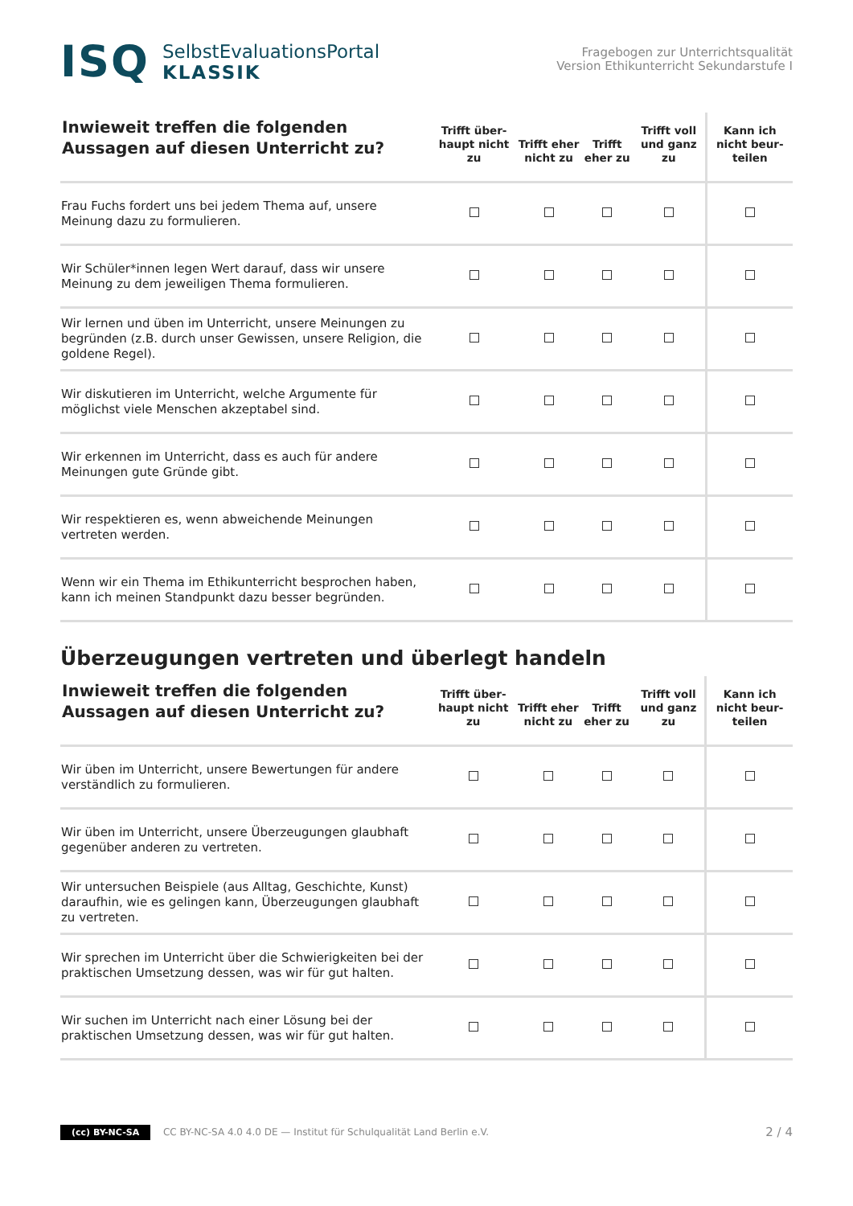ISQ
SelbstEvaluationsPortal
KLASSIK
Fragebogen zur Unterrichtsqualität
Version Ethikunterricht Sekundarstufe I
| Inwieweit treffen die folgenden Aussagen auf diesen Unterricht zu? | Trifft über-haupt nicht zu | Trifft eher nicht zu | Trifft eher zu | Trifft voll und ganz zu | Kann ich nicht beur-teilen |
| --- | --- | --- | --- | --- | --- |
| Frau Fuchs fordert uns bei jedem Thema auf, unsere Meinung dazu zu formulieren. | | | | | |
| Wir Schüler*innen legen Wert darauf, dass wir unsere Meinung zu dem jeweiligen Thema formulieren. | | | | | |
| Wir lernen und üben im Unterricht, unsere Meinungen zu begründen (z.B. durch unser Gewissen, unsere Religion, die goldene Regel). | | | | | |
| Wir diskutieren im Unterricht, welche Argumente für möglichst viele Menschen akzeptabel sind. | | | | | |
| Wir erkennen im Unterricht, dass es auch für andere Meinungen gute Gründe gibt. | | | | | |
| Wir respektieren es, wenn abweichende Meinungen vertreten werden. | | | | | |
| Wenn wir ein Thema im Ethikunterricht besprochen haben, kann ich meinen Standpunkt dazu besser begründen. | | | | | |
Überzeugungen vertreten und überlegt handeln
| Inwieweit treffen die folgenden Aussagen auf diesen Unterricht zu? | Trifft über-haupt nicht zu | Trifft eher nicht zu | Trifft eher zu | Trifft voll und ganz zu | Kann ich nicht beur-teilen |
| --- | --- | --- | --- | --- | --- |
| Wir üben im Unterricht, unsere Bewertungen für andere verständlich zu formulieren. | | | | | |
| Wir üben im Unterricht, unsere Überzeugungen glaubhaft gegenüber anderen zu vertreten. | | | | | |
| Wir untersuchen Beispiele (aus Alltag, Geschichte, Kunst) daraufhin, wie es gelingen kann, Überzeugungen glaubhaft zu vertreten. | | | | | |
| Wir sprechen im Unterricht über die Schwierigkeiten bei der praktischen Umsetzung dessen, was wir für gut halten. | | | | | |
| Wir suchen im Unterricht nach einer Lösung bei der praktischen Umsetzung dessen, was wir für gut halten. | | | | | |
(cc) BY-NC-SA CC BY-NC-SA 4.0 4.0 DE — Institut für Schulqualität Land Berlin e.V.
2 / 4